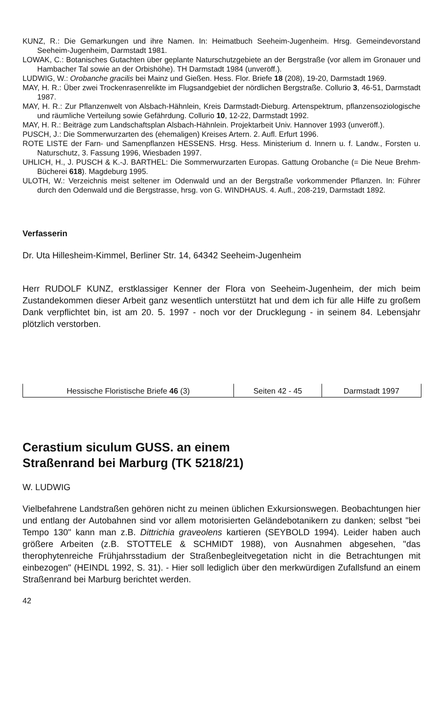KUNZ, R.: Die Gemarkungen und ihre Namen. In: Heimatbuch Seeheim-Jugenheim. Hrsg. Gemeindevorstand Seeheim-Jugenheim, Darmstadt 1981.
LOWAK, C.: Botanisches Gutachten über geplante Naturschutzgebiete an der Bergstraße (vor allem im Gronauer und Hambacher Tal sowie an der Orbishöhe). TH Darmstadt 1984 (unveröff.).
LUDWIG, W.: Orobanche gracilis bei Mainz und Gießen. Hess. Flor. Briefe 18 (208), 19-20, Darmstadt 1969.
MAY, H. R.: Über zwei Trockenrasenrelikte im Flugsandgebiet der nördlichen Bergstraße. Collurio 3, 46-51, Darmstadt 1987.
MAY, H. R.: Zur Pflanzenwelt von Alsbach-Hähnlein, Kreis Darmstadt-Dieburg. Artenspektrum, pflanzensoziologische und räumliche Verteilung sowie Gefährdung. Collurio 10, 12-22, Darmstadt 1992.
MAY, H. R.: Beiträge zum Landschaftsplan Alsbach-Hähnlein. Projektarbeit Univ. Hannover 1993 (unveröff.).
PUSCH, J.: Die Sommerwurzarten des (ehemaligen) Kreises Artern. 2. Aufl. Erfurt 1996.
ROTE LISTE der Farn- und Samenpflanzen HESSENS. Hrsg. Hess. Ministerium d. Innern u. f. Landw., Forsten u. Naturschutz, 3. Fassung 1996, Wiesbaden 1997.
UHLICH, H., J. PUSCH & K.-J. BARTHEL: Die Sommerwurzarten Europas. Gattung Orobanche (= Die Neue Brehm-Bücherei 618). Magdeburg 1995.
ULOTH, W.: Verzeichnis meist seltener im Odenwald und an der Bergstraße vorkommender Pflanzen. In: Führer durch den Odenwald und die Bergstrasse, hrsg. von G. WINDHAUS. 4. Aufl., 208-219, Darmstadt 1892.
Verfasserin
Dr. Uta Hillesheim-Kimmel, Berliner Str. 14, 64342 Seeheim-Jugenheim
Herr RUDOLF KUNZ, erstklassiger Kenner der Flora von Seeheim-Jugenheim, der mich beim Zustandekommen dieser Arbeit ganz wesentlich unterstützt hat und dem ich für alle Hilfe zu großem Dank verpflichtet bin, ist am 20. 5. 1997 - noch vor der Drucklegung - in seinem 84. Lebensjahr plötzlich verstorben.
| Hessische Floristische Briefe 46 (3) | Seiten 42 - 45 | Darmstadt 1997 |
Cerastium siculum GUSS. an einem
Straßenrand bei Marburg (TK 5218/21)
W. LUDWIG
Vielbefahrene Landstraßen gehören nicht zu meinen üblichen Exkursionswegen. Beobachtungen hier und entlang der Autobahnen sind vor allem motorisierten Geländebotanikern zu danken; selbst "bei Tempo 130" kann man z.B. Dittrichia graveolens kartieren (SEYBOLD 1994). Leider haben auch größere Arbeiten (z.B. STOTTELE & SCHMIDT 1988), von Ausnahmen abgesehen, "das therophytenreiche Frühjahrsstadium der Straßenbegleitvegetation nicht in die Betrachtungen mit einbezogen" (HEINDL 1992, S. 31). - Hier soll lediglich über den merkwürdigen Zufallsfund an einem Straßenrand bei Marburg berichtet werden.
42